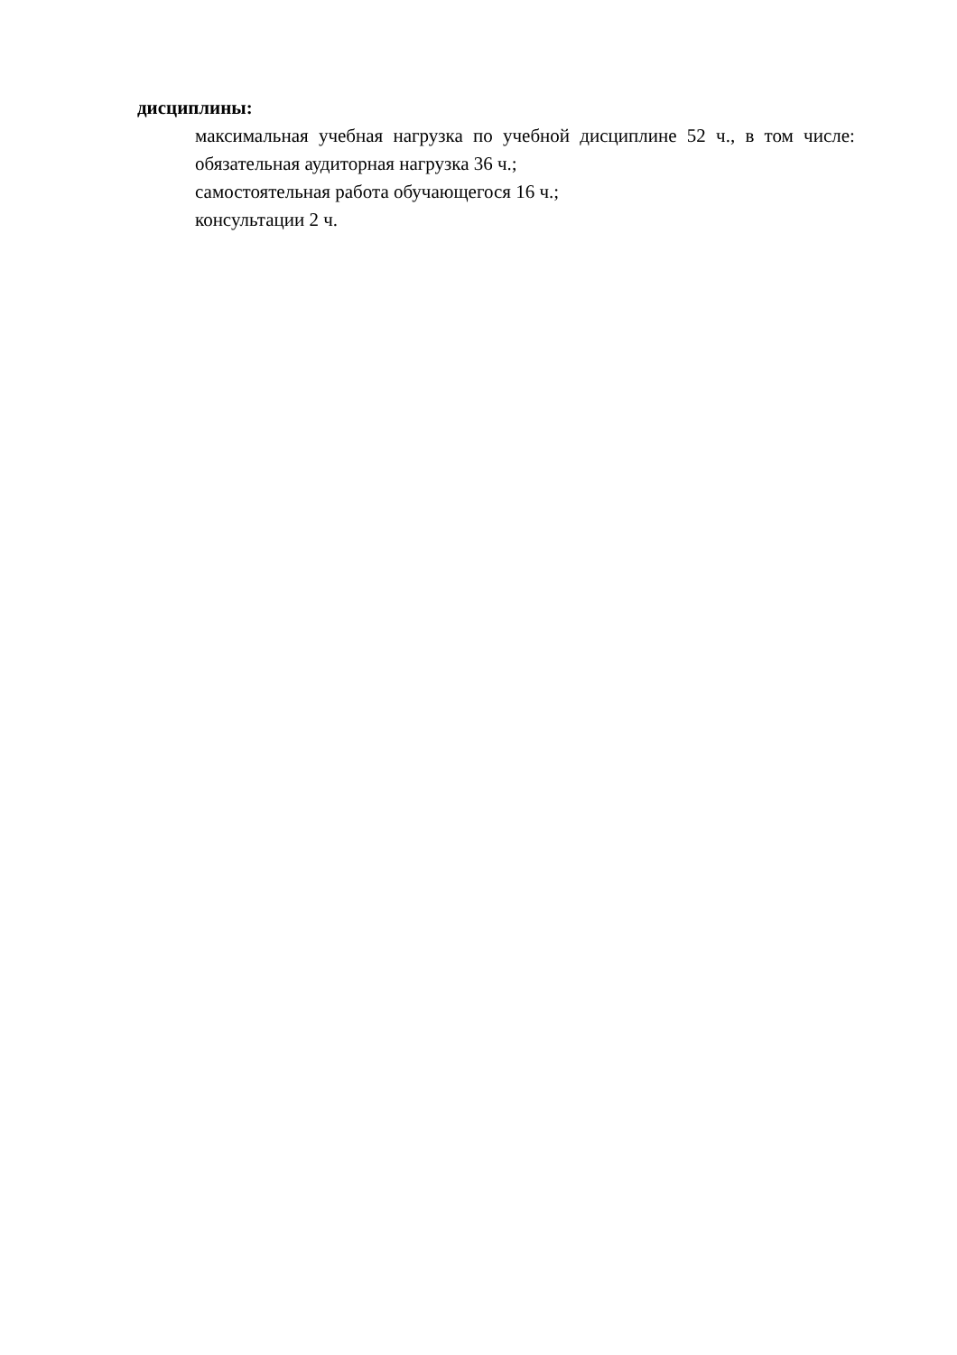дисциплины:
максимальная учебная нагрузка по учебной дисциплине 52 ч., в том числе:
обязательная аудиторная нагрузка 36 ч.;
самостоятельная работа обучающегося 16 ч.;
консультации 2 ч.